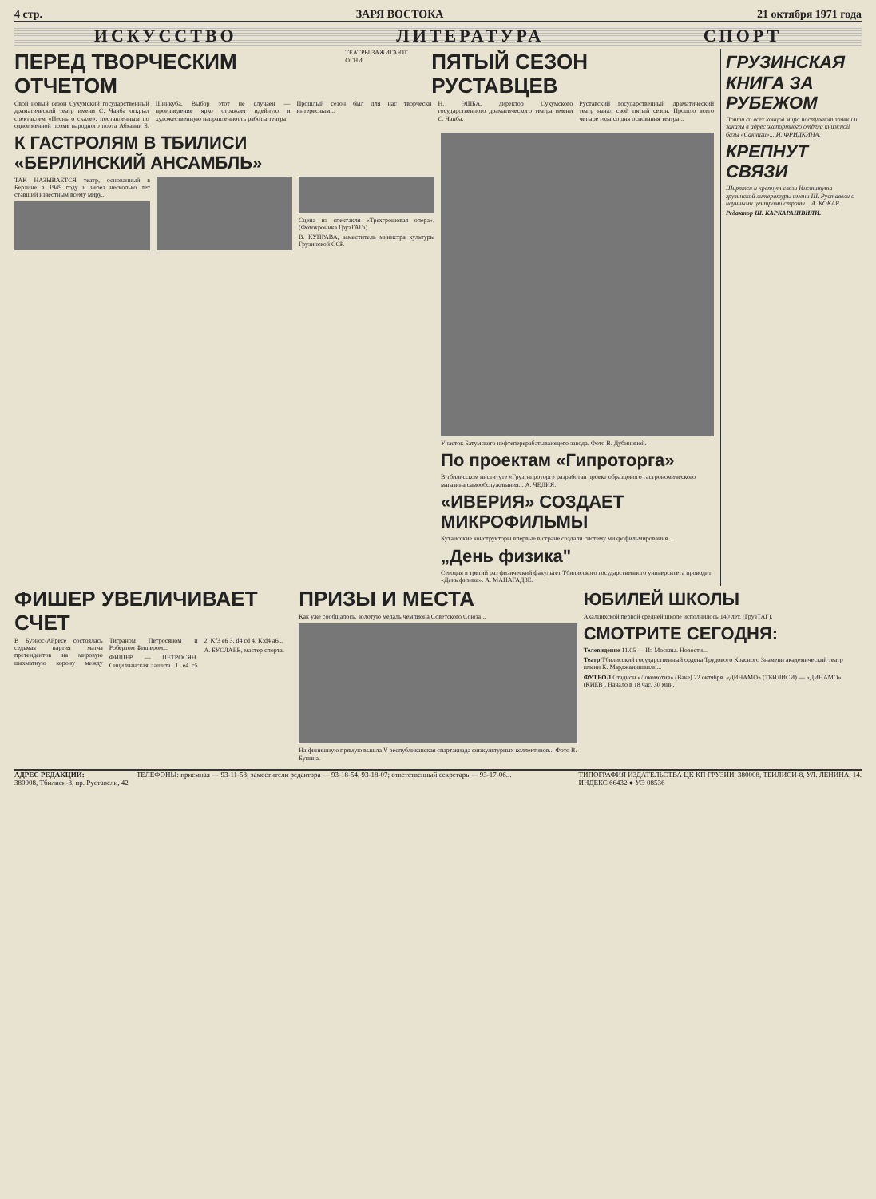4 стр. ЗАРЯ ВОСТОКА 21 октября 1971 года
ИСКУССТВО ЛИТЕРАТУРА СПОРТ
ПЕРЕД ТВОРЧЕСКИМ ОТЧЕТОМ
ТЕАТРЫ ЗАЖИГАЮТ ОГНИ
ПЯТЫЙ СЕЗОН РУСТАВЦЕВ
Свой новый сезон Сухумский государственный драматический театр имени С. Чанба открыл спектаклем «Песнь о скале», поставленным по одноименной поэме народного поэта Абхазии Б. Шинкуба. Выбор этот не случаен — произведение ярко отражает идейную и художественную направленность работы театра.
Прошлый сезон был для нас творчески интересным...
Н. ЭШБА, директор Сухумского государственного драматического театра имени С. Чанба.
Руставский государственный драматический театр начал свой пятый сезон. Прошло всего четыре года со дня основания театра...
К ГАСТРОЛЯМ В ТБИЛИСИ
«БЕРЛИНСКИЙ АНСАМБЛЬ»
ТАК НАЗЫВАЕТСЯ театр, основанный в Берлине в 1949 году и через несколько лет ставший известным всему миру...
Сцена из спектакля «Трехгрошовая опера». (Фотохроника ГрузТАГа).
В. КУПРАВА, заместитель министра культуры Грузинской ССР.
Участок Батумского нефтеперерабатывающего завода. Фото В. Дубининой.
По проектам «Гипроторга»
В тбилисском институте «Грузгипроторг» разработан проект образцового гастрономического магазина самообслуживания... А. ЧЕДИЯ.
«ИВЕРИЯ» СОЗДАЕТ МИКРОФИЛЬМЫ
Кутаисские конструкторы впервые в стране создали систему микрофильмирования...
„День физика"
Сегодня в третий раз физический факультет Тбилисского государственного университета проводит «День физика». А. МАНАГАДЗЕ.
ГРУЗИНСКАЯ КНИГА ЗА РУБЕЖОМ
Почти со всех концов мира поступают заявки и заказы в адрес экспортного отдела книжной базы «Сакниги»... И. ФРИДКИНА.
КРЕПНУТ СВЯЗИ
Ширятся и крепнут связи Института грузинской литературы имени Ш. Руставели с научными центрами страны... А. КОКАЯ.
Редактор Ш. КАРКАРАШВИЛИ.
ФИШЕР УВЕЛИЧИВАЕТ СЧЕТ
В Буэнос-Айресе состоялась седьмая партия матча претендентов на мировую шахматную корону между Тиграном Петросяном и Робертом Фишером...
ФИШЕР — ПЕТРОСЯН. Сицилианская защита. 1. e4 c5 2. Kf3 e6 3. d4 cd 4. K:d4 a6...
А. БУСЛАЕВ, мастер спорта.
ПРИЗЫ И МЕСТА
Как уже сообщалось, золотую медаль чемпиона Советского Союза...
На финишную прямую вышла V республиканская спартакиада физкультурных коллективов... Фото В. Бунина.
ЮБИЛЕЙ ШКОЛЫ
Ахалцихской первой средней школе исполнилось 140 лет. (ГрузТАГ).
СМОТРИТЕ СЕГОДНЯ:
Телевидение 11.05 — Из Москвы. Новости...
Театр Тбилисский государственный ордена Трудового Красного Знамени академический театр имени К. Марджанишвили...
ФУТБОЛ Стадион «Локомотив» (Ваке) 22 октября. «ДИНАМО» (ТБИЛИСИ) — «ДИНАМО» (КИЕВ). Начало в 18 час. 30 мин.
АДРЕС РЕДАКЦИИ:
380008, Тбилиси-8, пр. Руставели, 42
ТЕЛЕФОНЫ: приемная — 93-11-58; заместители редактора — 93-18-54, 93-18-07; ответственный секретарь — 93-17-06...
ТИПОГРАФИЯ ИЗДАТЕЛЬСТВА ЦК КП ГРУЗИИ, 380008, ТБИЛИСИ-8, УЛ. ЛЕНИНА, 14.
ИНДЕКС 66432 ● УЭ 08536